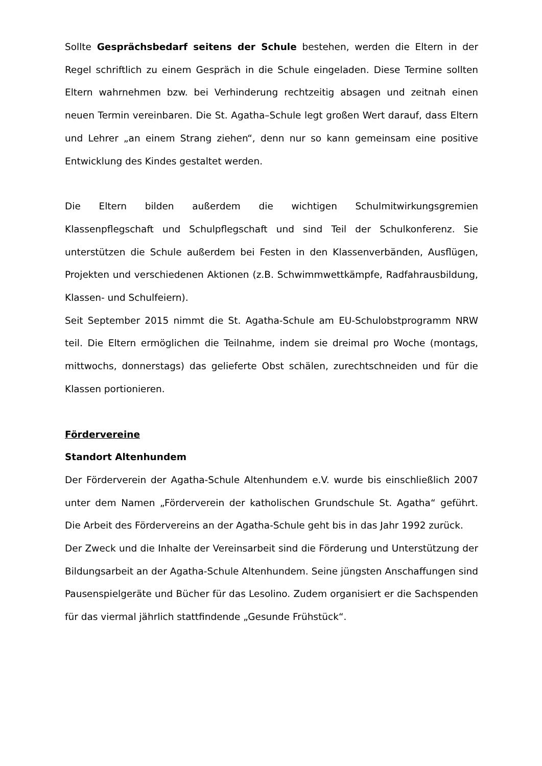Sollte Gesprächsbedarf seitens der Schule bestehen, werden die Eltern in der Regel schriftlich zu einem Gespräch in die Schule eingeladen. Diese Termine sollten Eltern wahrnehmen bzw. bei Verhinderung rechtzeitig absagen und zeitnah einen neuen Termin vereinbaren. Die St. Agatha–Schule legt großen Wert darauf, dass Eltern und Lehrer „an einem Strang ziehen“, denn nur so kann gemeinsam eine positive Entwicklung des Kindes gestaltet werden.
Die Eltern bilden außerdem die wichtigen Schulmitwirkungsgremien Klassenpflegschaft und Schulpflegschaft und sind Teil der Schulkonferenz. Sie unterstützen die Schule außerdem bei Festen in den Klassenverbänden, Ausflügen, Projekten und verschiedenen Aktionen (z.B. Schwimmwettkämpfe, Radfahrausbildung, Klassen- und Schulfeiern).
Seit September 2015 nimmt die St. Agatha-Schule am EU-Schulobstprogramm NRW teil. Die Eltern ermöglichen die Teilnahme, indem sie dreimal pro Woche (montags, mittwochs, donnerstags) das gelieferte Obst schälen, zurechtschneiden und für die Klassen portionieren.
Fördervereine
Standort Altenhundem
Der Förderverein der Agatha-Schule Altenhundem e.V. wurde bis einschließlich 2007 unter dem Namen „Förderverein der katholischen Grundschule St. Agatha“ geführt. Die Arbeit des Fördervereins an der Agatha-Schule geht bis in das Jahr 1992 zurück.
Der Zweck und die Inhalte der Vereinsarbeit sind die Förderung und Unterstützung der Bildungsarbeit an der Agatha-Schule Altenhundem. Seine jüngsten Anschaffungen sind Pausenspielgeräte und Bücher für das Lesolino. Zudem organisiert er die Sachspenden für das viermal jährlich stattfindende „Gesunde Frühstück“.